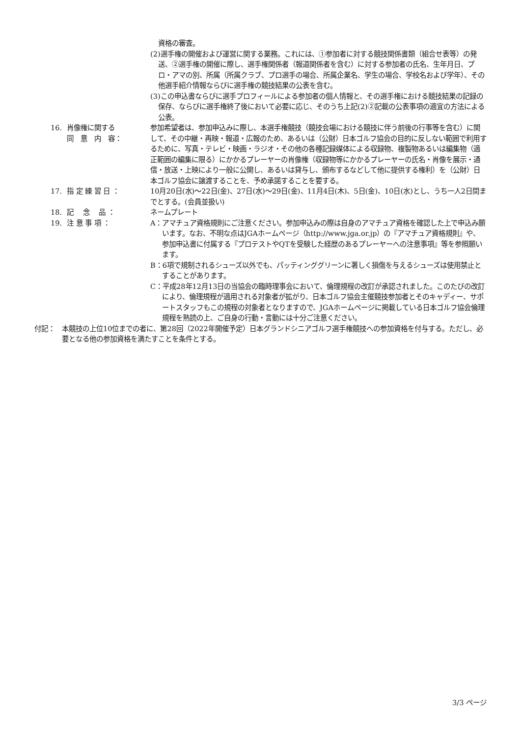資格の審査。
(2)選手権の開催および運営に関する業務。これには、①参加者に対する競技関係書類（組合せ表等）の発送、②選手権の開催に際し、選手権関係者（報道関係者を含む）に対する参加者の氏名、生年月日、プロ・アマの別、所属（所属クラブ、プロ選手の場合、所属企業名、学生の場合、学校名および学年）、その他選手紹介情報ならびに選手権の競技結果の公表を含む。
(3)この申込書ならびに選手プロフィールによる参加者の個人情報と、その選手権における競技結果の記録の保存、ならびに選手権終了後において必要に応じ、そのうち上記(2)②記載の公表事項の適宜の方法による公表。
16. 肖像権に関する
同　意　内　容：
参加希望者は、参加申込みに際し、本選手権競技（競技会場における競技に伴う前後の行事等を含む）に関して、その中継・再映・報道・広報のため、あるいは（公財）日本ゴルフ協会の目的に反しない範囲で利用するために、写真・テレビ・映画・ラジオ・その他の各種記録媒体による収録物、複製物あるいは編集物（適正範囲の編集に限る）にかかるプレーヤーの肖像権（収録物等にかかるプレーヤーの氏名・肖像を展示・通信・放送・上映により一般に公開し、あるいは貸与し、頒布するなどして他に提供する権利）を（公財）日本ゴルフ協会に譲渡することを、予め承諾することを要する。
17. 指 定 練 習 日 ： 10月20日(水)～22日(金)、27日(水)～29日(金)、11月4日(木)、5日(金)、10日(水)とし、うち一人2日間までとする。(会員並扱い)
18. 記　 念　 品 ： ネームプレート
19. 注 意 事 項 ： A：アマチュア資格規則にご注意ください。参加申込みの際は自身のアマチュア資格を確認した上で申込み願います。なお、不明な点はJGAホームページ（http://www.jga.or.jp）の『アマチュア資格規則』や、参加申込書に付属する『プロテストやQTを受験した経歴のあるプレーヤーへの注意事項』等を参照願います。
B：6項で規制されるシューズ以外でも、パッティンググリーンに著しく損傷を与えるシューズは使用禁止とすることがあります。
C：平成28年12月13日の当協会の臨時理事会において、倫理規程の改訂が承認されました。このたびの改訂により、倫理規程が適用される対象者が拡がり、日本ゴルフ協会主催競技参加者とそのキャディー、サポートスタッフもこの規程の対象者となりますので、JGAホームページに掲載している日本ゴルフ協会倫理規程を熟読の上、ご自身の行動・言動には十分ご注意ください。
付記： 本競技の上位10位までの者に、第28回（2022年開催予定）日本グランドシニアゴルフ選手権競技への参加資格を付与する。ただし、必要となる他の参加資格を満たすことを条件とする。
3/3 ページ